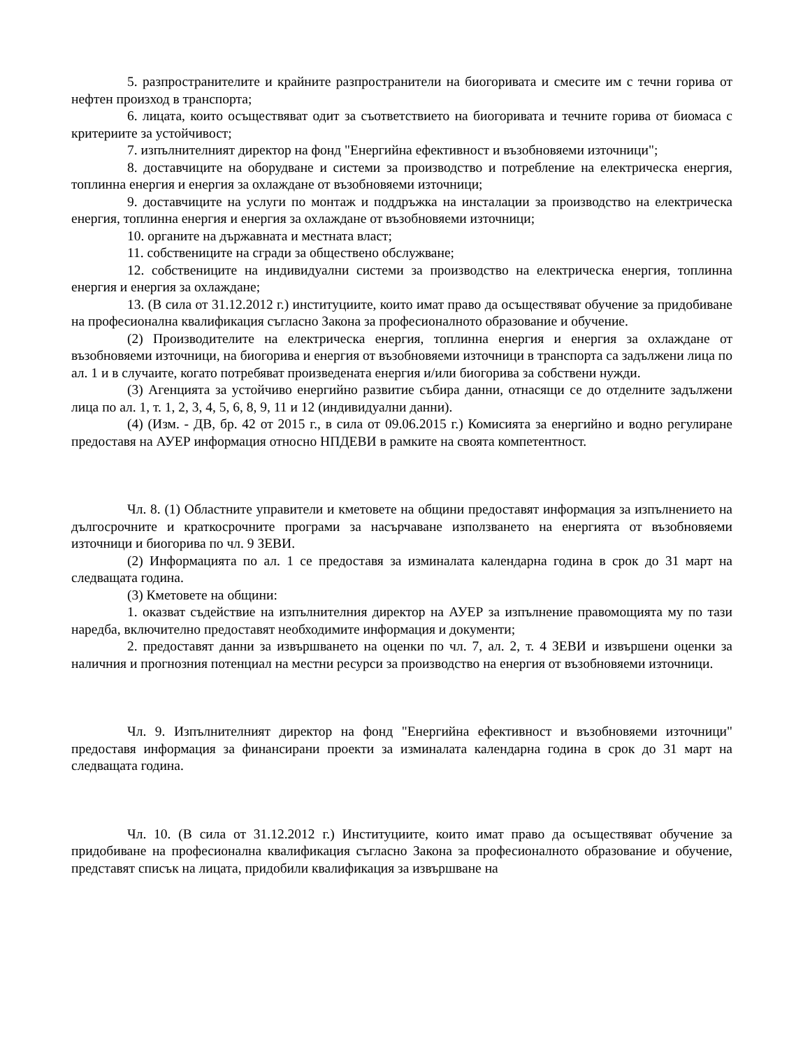5. разпространителите и крайните разпространители на биогоривата и смесите им с течни горива от нефтен произход в транспорта;
6. лицата, които осъществяват одит за съответствието на биогоривата и течните горива от биомаса с критериите за устойчивост;
7. изпълнителният директор на фонд "Енергийна ефективност и възобновяеми източници";
8. доставчиците на оборудване и системи за производство и потребление на електрическа енергия, топлинна енергия и енергия за охлаждане от възобновяеми източници;
9. доставчиците на услуги по монтаж и поддръжка на инсталации за производство на електрическа енергия, топлинна енергия и енергия за охлаждане от възобновяеми източници;
10. органите на държавната и местната власт;
11. собствениците на сгради за обществено обслужване;
12. собствениците на индивидуални системи за производство на електрическа енергия, топлинна енергия и енергия за охлаждане;
13. (В сила от 31.12.2012 г.) институциите, които имат право да осъществяват обучение за придобиване на професионална квалификация съгласно Закона за професионалното образование и обучение.
(2) Производителите на електрическа енергия, топлинна енергия и енергия за охлаждане от възобновяеми източници, на биогорива и енергия от възобновяеми източници в транспорта са задължени лица по ал. 1 и в случаите, когато потребяват произведената енергия и/или биогорива за собствени нужди.
(3) Агенцията за устойчиво енергийно развитие събира данни, отнасящи се до отделните задължени лица по ал. 1, т. 1, 2, 3, 4, 5, 6, 8, 9, 11 и 12 (индивидуални данни).
(4) (Изм. - ДВ, бр. 42 от 2015 г., в сила от 09.06.2015 г.) Комисията за енергийно и водно регулиране предоставя на АУЕР информация относно НПДЕВИ в рамките на своята компетентност.
Чл. 8. (1) Областните управители и кметовете на общини предоставят информация за изпълнението на дългосрочните и краткосрочните програми за насърчаване използването на енергията от възобновяеми източници и биогорива по чл. 9 ЗЕВИ.
(2) Информацията по ал. 1 се предоставя за изминалата календарна година в срок до 31 март на следващата година.
(3) Кметовете на общини:
1. оказват съдействие на изпълнителния директор на АУЕР за изпълнение правомощията му по тази наредба, включително предоставят необходимите информация и документи;
2. предоставят данни за извършването на оценки по чл. 7, ал. 2, т. 4 ЗЕВИ и извършени оценки за наличния и прогнозния потенциал на местни ресурси за производство на енергия от възобновяеми източници.
Чл. 9. Изпълнителният директор на фонд "Енергийна ефективност и възобновяеми източници" предоставя информация за финансирани проекти за изминалата календарна година в срок до 31 март на следващата година.
Чл. 10. (В сила от 31.12.2012 г.) Институциите, които имат право да осъществяват обучение за придобиване на професионална квалификация съгласно Закона за професионалното образование и обучение, представят списък на лицата, придобили квалификация за извършване на